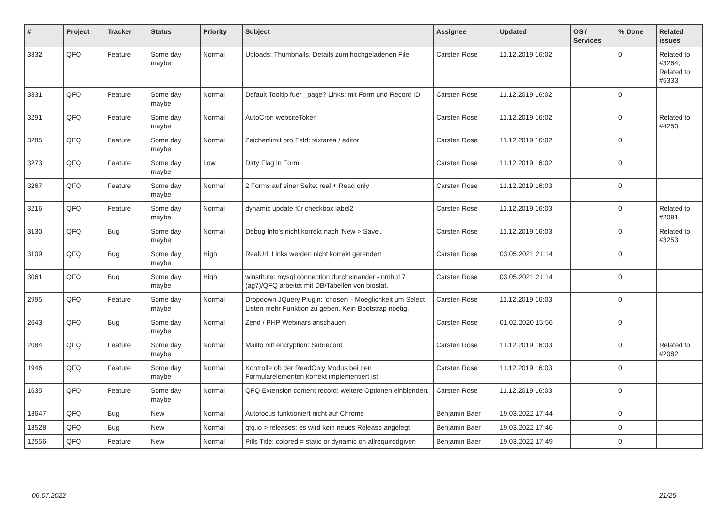| # | Project | Tracker | Status | Priority | Subject | Assignee | Updated | OS / Services | % Done | Related issues |
| --- | --- | --- | --- | --- | --- | --- | --- | --- | --- | --- |
| 3332 | QFQ | Feature | Some day maybe | Normal | Uploads: Thumbnails, Details zum hochgeladenen File | Carsten Rose | 11.12.2019 16:02 | | 0 | Related to #3264, Related to #5333 |
| 3331 | QFQ | Feature | Some day maybe | Normal | Default Tooltip fuer _page? Links: mit Form und Record ID | Carsten Rose | 11.12.2019 16:02 | | 0 | |
| 3291 | QFQ | Feature | Some day maybe | Normal | AutoCron websiteToken | Carsten Rose | 11.12.2019 16:02 | | 0 | Related to #4250 |
| 3285 | QFQ | Feature | Some day maybe | Normal | Zeichenlimit pro Feld: textarea / editor | Carsten Rose | 11.12.2019 16:02 | | 0 | |
| 3273 | QFQ | Feature | Some day maybe | Low | Dirty Flag in Form | Carsten Rose | 11.12.2019 16:02 | | 0 | |
| 3267 | QFQ | Feature | Some day maybe | Normal | 2 Forms auf einer Seite: real + Read only | Carsten Rose | 11.12.2019 16:03 | | 0 | |
| 3216 | QFQ | Feature | Some day maybe | Normal | dynamic update für checkbox label2 | Carsten Rose | 11.12.2019 16:03 | | 0 | Related to #2081 |
| 3130 | QFQ | Bug | Some day maybe | Normal | Debug Info's nicht korrekt nach 'New > Save'. | Carsten Rose | 11.12.2019 16:03 | | 0 | Related to #3253 |
| 3109 | QFQ | Bug | Some day maybe | High | RealUrl: Links werden nicht korrekt gerendert | Carsten Rose | 03.05.2021 21:14 | | 0 | |
| 3061 | QFQ | Bug | Some day maybe | High | winstitute: mysql connection durcheinander - nmhp17 (ag7)/QFQ arbeitet mit DB/Tabellen von biostat. | Carsten Rose | 03.05.2021 21:14 | | 0 | |
| 2995 | QFQ | Feature | Some day maybe | Normal | Dropdown JQuery Plugin: 'chosen' - Moeglichkeit um Select Listen mehr Funktion zu geben. Kein Bootstrap noetig. | Carsten Rose | 11.12.2019 16:03 | | 0 | |
| 2643 | QFQ | Bug | Some day maybe | Normal | Zend / PHP Webinars anschauen | Carsten Rose | 01.02.2020 15:56 | | 0 | |
| 2084 | QFQ | Feature | Some day maybe | Normal | Mailto mit encryption: Subrecord | Carsten Rose | 11.12.2019 16:03 | | 0 | Related to #2082 |
| 1946 | QFQ | Feature | Some day maybe | Normal | Kontrolle ob der ReadOnly Modus bei den Formularelementen korrekt implementiert ist | Carsten Rose | 11.12.2019 16:03 | | 0 | |
| 1635 | QFQ | Feature | Some day maybe | Normal | QFQ Extension content record: weitere Optionen einblenden. | Carsten Rose | 11.12.2019 16:03 | | 0 | |
| 13647 | QFQ | Bug | New | Normal | Autofocus funktioniert nicht auf Chrome | Benjamin Baer | 19.03.2022 17:44 | | 0 | |
| 13528 | QFQ | Bug | New | Normal | qfq.io > releases: es wird kein neues Release angelegt | Benjamin Baer | 19.03.2022 17:46 | | 0 | |
| 12556 | QFQ | Feature | New | Normal | Pills Title: colored = static or dynamic on allrequiredgiven | Benjamin Baer | 19.03.2022 17:49 | | 0 | |
06.07.2022 21/25